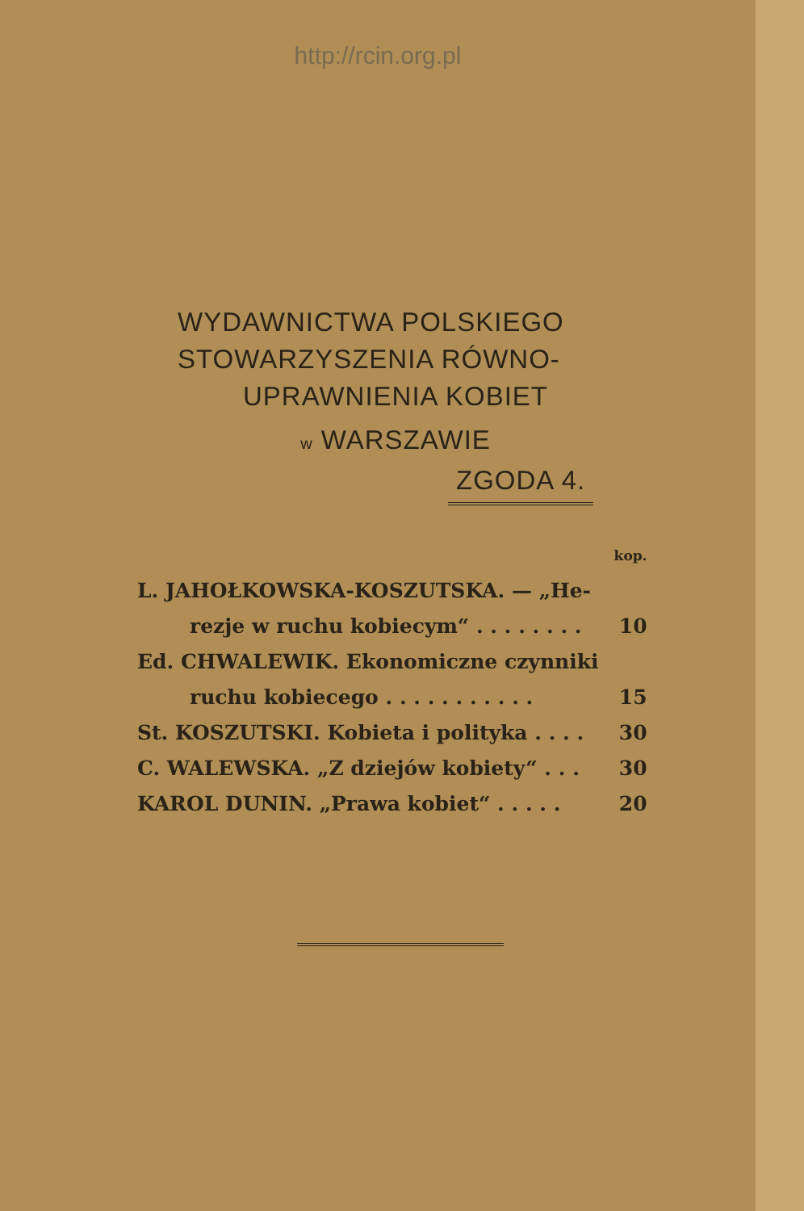http://rcin.org.pl
WYDAWNICTWA POLSKIEGO
STOWARZYSZENIA RÓWNO-
UPRAWNIENIA KOBIET
w WARSZAWIE
ZGODA 4.
| | kop. |
| L. JAHOŁKOWSKA-KOSZUTSKA. — „He- | |
| rezje w ruchu kobiecym“ . . . . . . . . | 10 |
| Ed. CHWALEWIK. Ekonomiczne czynniki | |
| ruchu kobiecego . . . . . . . . . . . | 15 |
| St. KOSZUTSKI. Kobieta i polityka . . . . | 30 |
| C. WALEWSKA. „Z dziejów kobiety“ . . . | 30 |
| KAROL DUNIN. „Prawa kobiet“ . . . . . | 20 |